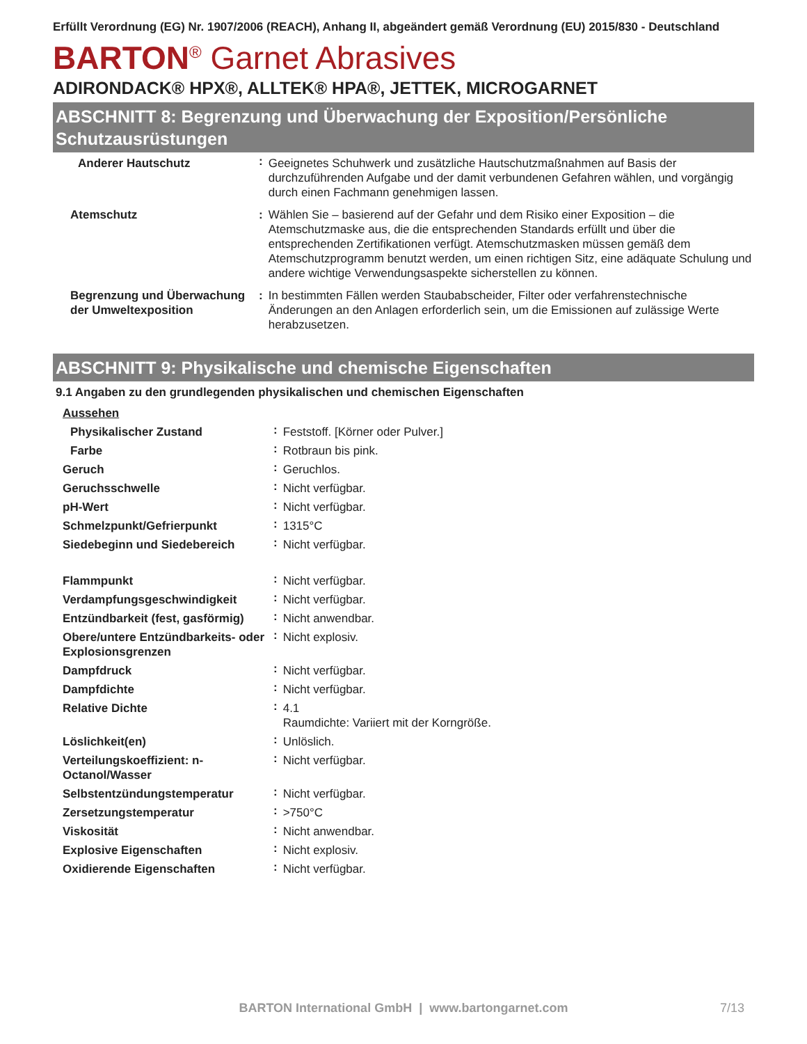Erfüllt Verordnung (EG) Nr. 1907/2006 (REACH), Anhang II, abgeändert gemäß Verordnung (EU) 2015/830 - Deutschland
BARTON<sup>®</sup> Garnet Abrasives
ADIRONDACK® HPX®, ALLTEK® HPA®, JETTEK, MICROGARNET
ABSCHNITT 8: Begrenzung und Überwachung der Exposition/Persönliche Schutzausrüstungen
| Anderer Hautschutz | : | Geeignetes Schuhwerk und zusätzliche Hautschutzmaßnahmen auf Basis der durchzuführenden Aufgabe und der damit verbundenen Gefahren wählen, und vorgängig durch einen Fachmann genehmigen lassen. |
| Atemschutz | : | Wählen Sie – basierend auf der Gefahr und dem Risiko einer Exposition – die Atemschutzmaske aus, die die entsprechenden Standards erfüllt und über die entsprechenden Zertifikationen verfügt. Atemschutzmasken müssen gemäß dem Atemschutzprogramm benutzt werden, um einen richtigen Sitz, eine adäquate Schulung und andere wichtige Verwendungsaspekte sicherstellen zu können. |
| Begrenzung und Überwachung der Umweltexposition | : | In bestimmten Fällen werden Staubabscheider, Filter oder verfahrenstechnische Änderungen an den Anlagen erforderlich sein, um die Emissionen auf zulässige Werte herabzusetzen. |
ABSCHNITT 9: Physikalische und chemische Eigenschaften
9.1 Angaben zu den grundlegenden physikalischen und chemischen Eigenschaften
| Aussehen | | |
| Physikalischer Zustand | : | Feststoff. [Körner oder Pulver.] |
| Farbe | : | Rotbraun bis pink. |
| Geruch | : | Geruchlos. |
| Geruchsschwelle | : | Nicht verfügbar. |
| pH-Wert | : | Nicht verfügbar. |
| Schmelzpunkt/Gefrierpunkt | : | 1315°C |
| Siedebeginn und Siedebereich | : | Nicht verfügbar. |
| Flammpunkt | : | Nicht verfügbar. |
| Verdampfungsgeschwindigkeit | : | Nicht verfügbar. |
| Entzündbarkeit (fest, gasförmig) | : | Nicht anwendbar. |
| Obere/untere Entzündbarkeits- oder Explosionsgrenzen | : | Nicht explosiv. |
| Dampfdruck | : | Nicht verfügbar. |
| Dampfdichte | : | Nicht verfügbar. |
| Relative Dichte | : | 4.1 Raumdichte: Variiert mit der Korngröße. |
| Löslichkeit(en) | : | Unlöslich. |
| Verteilungskoeffizient: n-Octanol/Wasser | : | Nicht verfügbar. |
| Selbstentzündungstemperatur | : | Nicht verfügbar. |
| Zersetzungstemperatur | : | >750°C |
| Viskosität | : | Nicht anwendbar. |
| Explosive Eigenschaften | : | Nicht explosiv. |
| Oxidierende Eigenschaften | : | Nicht verfügbar. |
BARTON International GmbH | www.bartongarnet.com 7/13